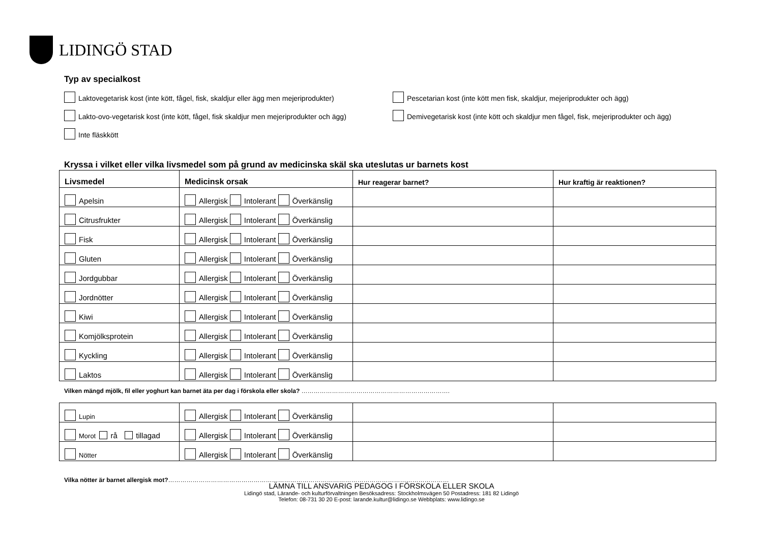LIDINGÖ STAD
Typ av specialkost
Laktovegetarisk kost (inte kött, fågel, fisk, skaldjur eller ägg men mejeriprodukter)
Pescetarian kost (inte kött men fisk, skaldjur, mejeriprodukter och ägg)
Lakto-ovo-vegetarisk kost (inte kött, fågel, fisk skaldjur men mejeriprodukter och ägg)
Demivegetarisk kost (inte kött och skaldjur men fågel, fisk, mejeriprodukter och ägg)
Inte fläskkött
Kryssa i vilket eller vilka livsmedel som på grund av medicinska skäl ska uteslutas ur barnets kost
| Livsmedel | Medicinsk orsak | Hur reagerar barnet? | Hur kraftig är reaktionen? |
| --- | --- | --- | --- |
| Apelsin | Allergisk Intolerant Överkänslig | | |
| Citrusfrukter | Allergisk Intolerant Överkänslig | | |
| Fisk | Allergisk Intolerant Överkänslig | | |
| Gluten | Allergisk Intolerant Överkänslig | | |
| Jordgubbar | Allergisk Intolerant Överkänslig | | |
| Jordnötter | Allergisk Intolerant Överkänslig | | |
| Kiwi | Allergisk Intolerant Överkänslig | | |
| Komjölksprotein | Allergisk Intolerant Överkänslig | | |
| Kyckling | Allergisk Intolerant Överkänslig | | |
| Laktos | Allergisk Intolerant Överkänslig | | |
Vilken mängd mjölk, fil eller yoghurt kan barnet äta per dag i förskola eller skola? ……………………………………………………………….
| Lupin | Allergisk Intolerant Överkänslig | | |
| Morot rå tillagad | Allergisk Intolerant Överkänslig | | |
| Nötter | Allergisk Intolerant Överkänslig | | |
Vilka nötter är barnet allergisk mot?…………………………………………………………………………………………………………………………
LÄMNA TILL ANSVARIG PEDAGOG I FÖRSKOLA ELLER SKOLA
Lidingö stad, Lärande- och kulturförvaltningen Besöksadress: Stockholmsvägen 50 Postadress: 181 82 Lidingö
Telefon: 08-731 30 20 E-post: larande.kultur@lidingo.se Webbplats: www.lidingo.se